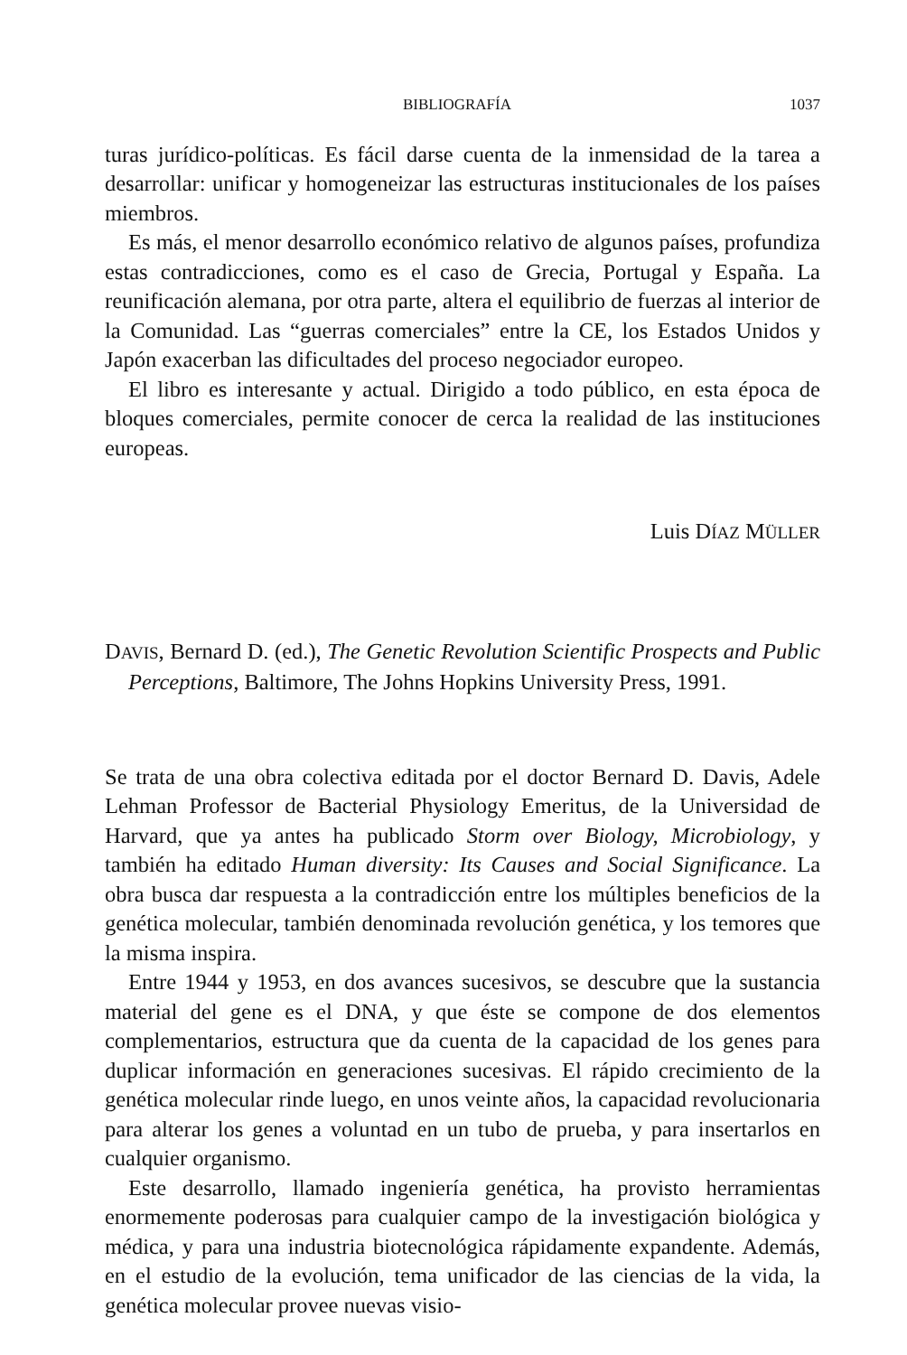BIBLIOGRAFÍA 1037
turas jurídico-políticas. Es fácil darse cuenta de la inmensidad de la tarea a desarrollar: unificar y homogeneizar las estructuras institucionales de los países miembros.
Es más, el menor desarrollo económico relativo de algunos países, profundiza estas contradicciones, como es el caso de Grecia, Portugal y España. La reunificación alemana, por otra parte, altera el equilibrio de fuerzas al interior de la Comunidad. Las “guerras comerciales” entre la CE, los Estados Unidos y Japón exacerban las dificultades del proceso negociador europeo.
El libro es interesante y actual. Dirigido a todo público, en esta época de bloques comerciales, permite conocer de cerca la realidad de las instituciones europeas.
Luis DÍAZ MÜLLER
DAVIS, Bernard D. (ed.), The Genetic Revolution Scientific Prospects and Public Perceptions, Baltimore, The Johns Hopkins University Press, 1991.
Se trata de una obra colectiva editada por el doctor Bernard D. Davis, Adele Lehman Professor de Bacterial Physiology Emeritus, de la Universidad de Harvard, que ya antes ha publicado Storm over Biology, Microbiology, y también ha editado Human diversity: Its Causes and Social Significance. La obra busca dar respuesta a la contradicción entre los múltiples beneficios de la genética molecular, también denominada revolución genética, y los temores que la misma inspira.
Entre 1944 y 1953, en dos avances sucesivos, se descubre que la sustancia material del gene es el DNA, y que éste se compone de dos elementos complementarios, estructura que da cuenta de la capacidad de los genes para duplicar información en generaciones sucesivas. El rápido crecimiento de la genética molecular rinde luego, en unos veinte años, la capacidad revolucionaria para alterar los genes a voluntad en un tubo de prueba, y para insertarlos en cualquier organismo.
Este desarrollo, llamado ingeniería genética, ha provisto herramientas enormemente poderosas para cualquier campo de la investigación biológica y médica, y para una industria biotecnológica rápidamente expandente. Además, en el estudio de la evolución, tema unificador de las ciencias de la vida, la genética molecular provee nuevas visio-